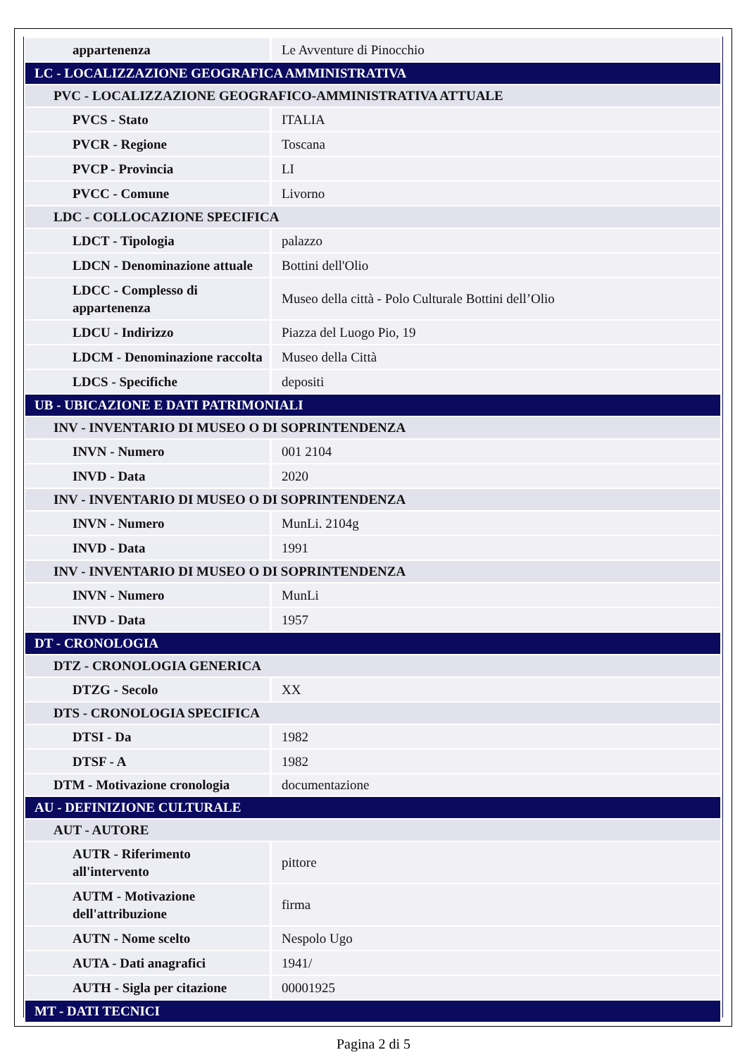| appartenenza | Le Avventure di Pinocchio |
| LC - LOCALIZZAZIONE GEOGRAFICA AMMINISTRATIVA | |
| PVC - LOCALIZZAZIONE GEOGRAFICO-AMMINISTRATIVA ATTUALE | |
| PVCS - Stato | ITALIA |
| PVCR - Regione | Toscana |
| PVCP - Provincia | LI |
| PVCC - Comune | Livorno |
| LDC - COLLOCAZIONE SPECIFICA | |
| LDCT - Tipologia | palazzo |
| LDCN - Denominazione attuale | Bottini dell'Olio |
| LDCC - Complesso di appartenenza | Museo della città - Polo Culturale Bottini dell’Olio |
| LDCU - Indirizzo | Piazza del Luogo Pio, 19 |
| LDCM - Denominazione raccolta | Museo della Città |
| LDCS - Specifiche | depositi |
| UB - UBICAZIONE E DATI PATRIMONIALI | |
| INV - INVENTARIO DI MUSEO O DI SOPRINTENDENZA | |
| INVN - Numero | 001 2104 |
| INVD - Data | 2020 |
| INV - INVENTARIO DI MUSEO O DI SOPRINTENDENZA | |
| INVN - Numero | MunLi. 2104g |
| INVD - Data | 1991 |
| INV - INVENTARIO DI MUSEO O DI SOPRINTENDENZA | |
| INVN - Numero | MunLi |
| INVD - Data | 1957 |
| DT - CRONOLOGIA | |
| DTZ - CRONOLOGIA GENERICA | |
| DTZG - Secolo | XX |
| DTS - CRONOLOGIA SPECIFICA | |
| DTSI - Da | 1982 |
| DTSF - A | 1982 |
| DTM - Motivazione cronologia | documentazione |
| AU - DEFINIZIONE CULTURALE | |
| AUT - AUTORE | |
| AUTR - Riferimento all'intervento | pittore |
| AUTM - Motivazione dell'attribuzione | firma |
| AUTN - Nome scelto | Nespolo Ugo |
| AUTA - Dati anagrafici | 1941/ |
| AUTH - Sigla per citazione | 00001925 |
| MT - DATI TECNICI | |
Pagina 2 di 5